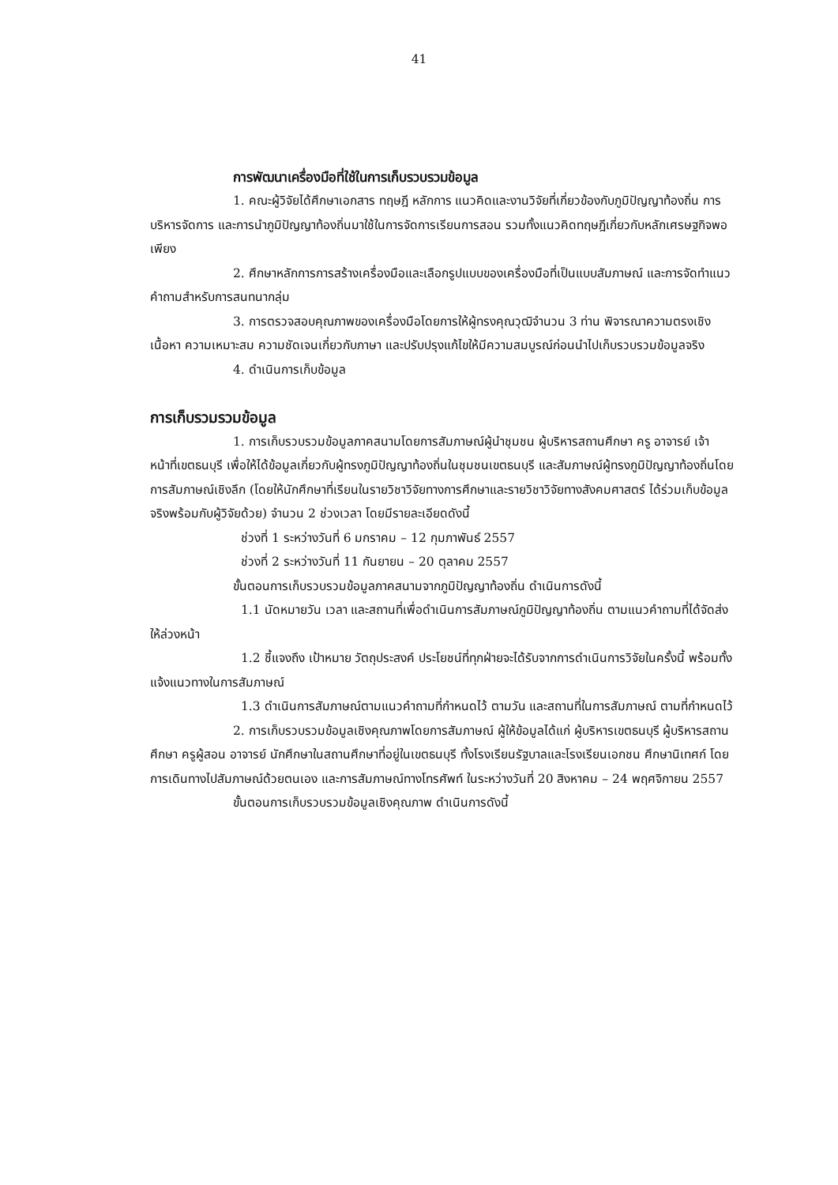41
การพัฒนาเครื่องมือที่ใช้ในการเก็บรวบรวมข้อมูล
1. คณะผู้วิจัยได้ศึกษาเอกสาร ทฤษฎี หลักการ แนวคิดและงานวิจัยที่เกี่ยวข้องกับภูมิปัญญาท้องถิ่น การบริหารจัดการ และการนำภูมิปัญญาท้องถิ่นมาใช้ในการจัดการเรียนการสอน รวมทั้งแนวคิดทฤษฎีเกี่ยวกับหลักเศรษฐกิจพอเพียง
2. ศึกษาหลักการการสร้างเครื่องมือและเลือกรูปแบบของเครื่องมือที่เป็นแบบสัมภาษณ์ และการจัดทำแนวคำถามสำหรับการสนทนากลุ่ม
3. การตรวจสอบคุณภาพของเครื่องมือโดยการให้ผู้ทรงคุณวุฒิจำนวน 3 ท่าน พิจารณาความตรงเชิงเนื้อหา ความเหมาะสม ความชัดเจนเกี่ยวกับภาษา และปรับปรุงแก้ไขให้มีความสมบูรณ์ก่อนนำไปเก็บรวบรวมข้อมูลจริง
4. ดำเนินการเก็บข้อมูล
การเก็บรวมรวมข้อมูล
1. การเก็บรวบรวมข้อมูลภาคสนามโดยการสัมภาษณ์ผู้นำชุมชน ผู้บริหารสถานศึกษา ครู อาจารย์ เจ้าหน้าที่เขตธนบุรี เพื่อให้ได้ข้อมูลเกี่ยวกับผู้ทรงภูมิปัญญาท้องถิ่นในชุมชนเขตธนบุรี และสัมภาษณ์ผู้ทรงภูมิปัญญาท้องถิ่นโดยการสัมภาษณ์เชิงลึก (โดยให้นักศึกษาที่เรียนในรายวิชาวิจัยทางการศึกษาและรายวิชาวิจัยทางสังคมศาสตร์ ได้ร่วมเก็บข้อมูลจริงพร้อมกับผู้วิจัยด้วย) จำนวน 2 ช่วงเวลา โดยมีรายละเอียดดังนี้
ช่วงที่ 1 ระหว่างวันที่ 6 มกราคม – 12 กุมภาพันธ์ 2557
ช่วงที่ 2 ระหว่างวันที่ 11 กันยายน – 20 ตุลาคม 2557
ขั้นตอนการเก็บรวบรวมข้อมูลภาคสนามจากภูมิปัญญาท้องถิ่น ดำเนินการดังนี้
1.1 นัดหมายวัน เวลา และสถานที่เพื่อดำเนินการสัมภาษณ์ภูมิปัญญาท้องถิ่น ตามแนวคำถามที่ได้จัดส่งให้ล่วงหน้า
1.2 ชี้แจงถึง เป้าหมาย วัตถุประสงค์ ประโยชน์ที่ทุกฝ่ายจะได้รับจากการดำเนินการวิจัยในครั้งนี้ พร้อมทั้งแจ้งแนวทางในการสัมภาษณ์
1.3 ดำเนินการสัมภาษณ์ตามแนวคำถามที่กำหนดไว้ ตามวัน และสถานที่ในการสัมภาษณ์ ตามที่กำหนดไว้
2. การเก็บรวบรวมข้อมูลเชิงคุณภาพโดยการสัมภาษณ์ ผู้ให้ข้อมูลได้แก่ ผู้บริหารเขตธนบุรี ผู้บริหารสถานศึกษา ครูผู้สอน อาจารย์ นักศึกษาในสถานศึกษาที่อยู่ในเขตธนบุรี ทั้งโรงเรียนรัฐบาลและโรงเรียนเอกชน ศึกษานิเทศก์ โดยการเดินทางไปสัมภาษณ์ด้วยตนเอง และการสัมภาษณ์ทางโทรศัพท์ ในระหว่างวันที่ 20 สิงหาคม – 24 พฤศจิกายน 2557
ขั้นตอนการเก็บรวบรวมข้อมูลเชิงคุณภาพ ดำเนินการดังนี้